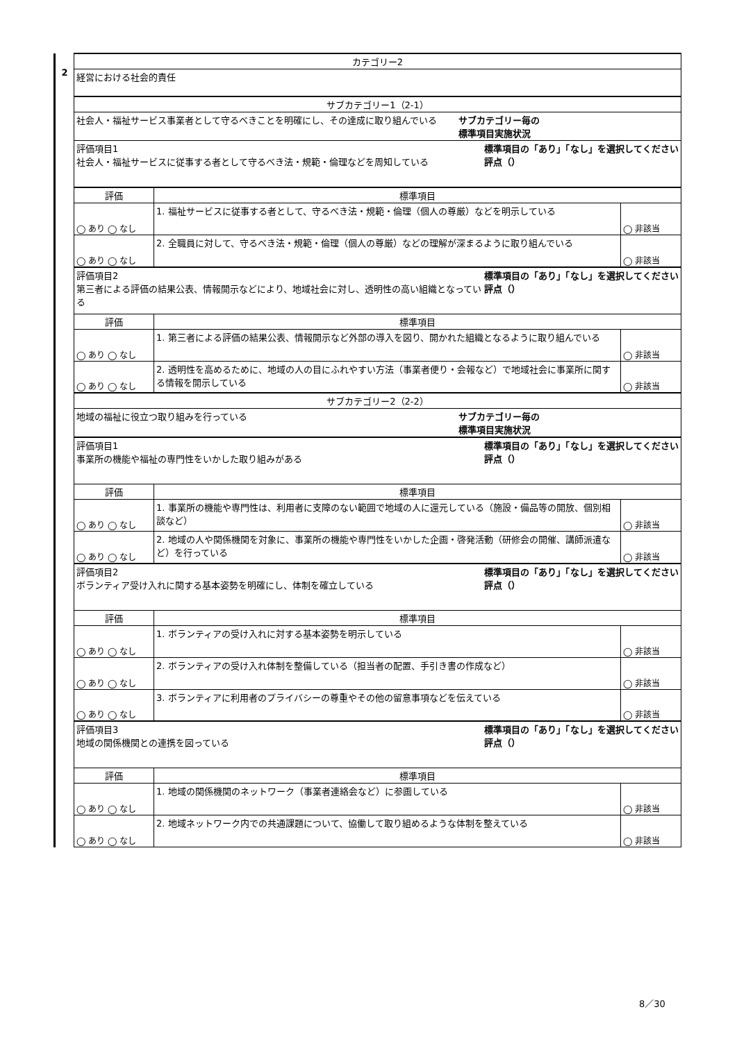| 2 | カテゴリー2 | | |
| | 経営における社会的責任 | | |
| | サブカテゴリー1（2-1） | | |
| | 社会人・福祉サービス事業者として守るべきことを明確にし、その達成に取り組んでいる サブカテゴリー毎の 標準項目実施状況 | | |
| | 標準項目の「あり」「なし」を選択してください 評点（） 評価項目1 社会人・福祉サービスに従事する者として守るべき法・規範・倫理などを周知している | | |
| | 評価 | 標準項目 | |
| | ◯ あり ◯ なし | 1. 福祉サービスに従事する者として、守るべき法・規範・倫理（個人の尊厳）などを明示している | ◯ 非該当 |
| | ◯ あり ◯ なし | 2. 全職員に対して、守るべき法・規範・倫理（個人の尊厳）などの理解が深まるように取り組んでいる | ◯ 非該当 |
| | 標準項目の「あり」「なし」を選択してください 評点（） 評価項目2 第三者による評価の結果公表、情報開示などにより、地域社会に対し、透明性の高い組織となっている | | |
| | 評価 | 標準項目 | |
| | ◯ あり ◯ なし | 1. 第三者による評価の結果公表、情報開示など外部の導入を図り、開かれた組織となるように取り組んでいる | ◯ 非該当 |
| | ◯ あり ◯ なし | 2. 透明性を高めるために、地域の人の目にふれやすい方法（事業者便り・会報など）で地域社会に事業所に関する情報を開示している | ◯ 非該当 |
| | サブカテゴリー2（2-2） | | |
| | 地域の福祉に役立つ取り組みを行っている サブカテゴリー毎の 標準項目実施状況 | | |
| | 標準項目の「あり」「なし」を選択してください 評点（） 評価項目1 事業所の機能や福祉の専門性をいかした取り組みがある | | |
| | 評価 | 標準項目 | |
| | ◯ あり ◯ なし | 1. 事業所の機能や専門性は、利用者に支障のない範囲で地域の人に還元している（施設・備品等の開放、個別相談など） | ◯ 非該当 |
| | ◯ あり ◯ なし | 2. 地域の人や関係機関を対象に、事業所の機能や専門性をいかした企画・啓発活動（研修会の開催、講師派遣など）を行っている | ◯ 非該当 |
| | 標準項目の「あり」「なし」を選択してください 評点（） 評価項目2 ボランティア受け入れに関する基本姿勢を明確にし、体制を確立している | | |
| | 評価 | 標準項目 | |
| | ◯ あり ◯ なし | 1. ボランティアの受け入れに対する基本姿勢を明示している | ◯ 非該当 |
| | ◯ あり ◯ なし | 2. ボランティアの受け入れ体制を整備している（担当者の配置、手引き書の作成など） | ◯ 非該当 |
| | ◯ あり ◯ なし | 3. ボランティアに利用者のプライバシーの尊重やその他の留意事項などを伝えている | ◯ 非該当 |
| | 標準項目の「あり」「なし」を選択してください 評点（） 評価項目3 地域の関係機関との連携を図っている | | |
| | 評価 | 標準項目 | |
| | ◯ あり ◯ なし | 1. 地域の関係機関のネットワーク（事業者連絡会など）に参画している | ◯ 非該当 |
| | ◯ あり ◯ なし | 2. 地域ネットワーク内での共通課題について、協働して取り組めるような体制を整えている | ◯ 非該当 |
8／30